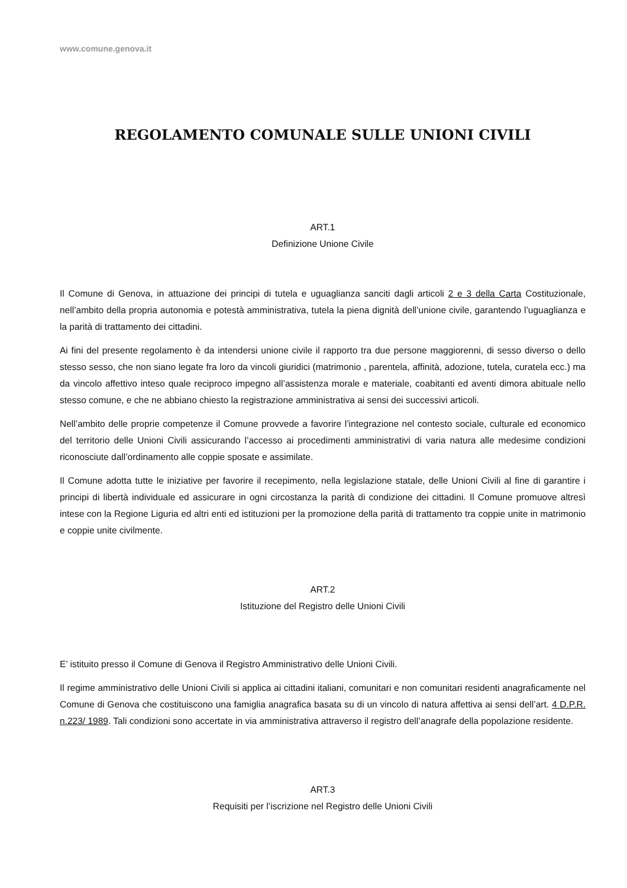www.comune.genova.it
REGOLAMENTO COMUNALE SULLE UNIONI CIVILI
ART.1
Definizione Unione Civile
Il Comune di Genova, in attuazione dei principi di tutela e uguaglianza sanciti dagli articoli 2 e 3 della Carta Costituzionale, nell’ambito della propria autonomia e potestà amministrativa, tutela la piena dignità dell’unione civile, garantendo l’uguaglianza e la parità di trattamento dei cittadini.
Ai fini del presente regolamento è da intendersi unione civile il rapporto tra due persone maggiorenni, di sesso diverso o dello stesso sesso, che non siano legate fra loro da vincoli giuridici (matrimonio , parentela, affinità, adozione, tutela, curatela ecc.) ma da vincolo affettivo inteso quale reciproco impegno all’assistenza morale e materiale, coabitanti ed aventi dimora abituale nello stesso comune, e che ne abbiano chiesto la registrazione amministrativa ai sensi dei successivi articoli.
Nell’ambito delle proprie competenze il Comune provvede a favorire l’integrazione nel contesto sociale, culturale ed economico del territorio delle Unioni Civili assicurando l’accesso ai procedimenti amministrativi di varia natura alle medesime condizioni riconosciute dall’ordinamento alle coppie sposate e assimilate.
Il Comune adotta tutte le iniziative per favorire il recepimento, nella legislazione statale, delle Unioni Civili al fine di garantire i principi di libertà individuale ed assicurare in ogni circostanza la parità di condizione dei cittadini. Il Comune promuove altresì intese con la Regione Liguria ed altri enti ed istituzioni per la promozione della parità di trattamento tra coppie unite in matrimonio e coppie unite civilmente.
ART.2
Istituzione del Registro delle Unioni Civili
E’ istituito presso il Comune di Genova il Registro Amministrativo delle Unioni Civili.
Il regime amministrativo delle Unioni Civili si applica ai cittadini italiani, comunitari e non comunitari residenti anagraficamente nel Comune di Genova che costituiscono una famiglia anagrafica basata su di un vincolo di natura affettiva ai sensi dell’art. 4 D.P.R. n.223/ 1989. Tali condizioni sono accertate in via amministrativa attraverso il registro dell’anagrafe della popolazione residente.
ART.3
Requisiti per l’iscrizione nel Registro delle Unioni Civili